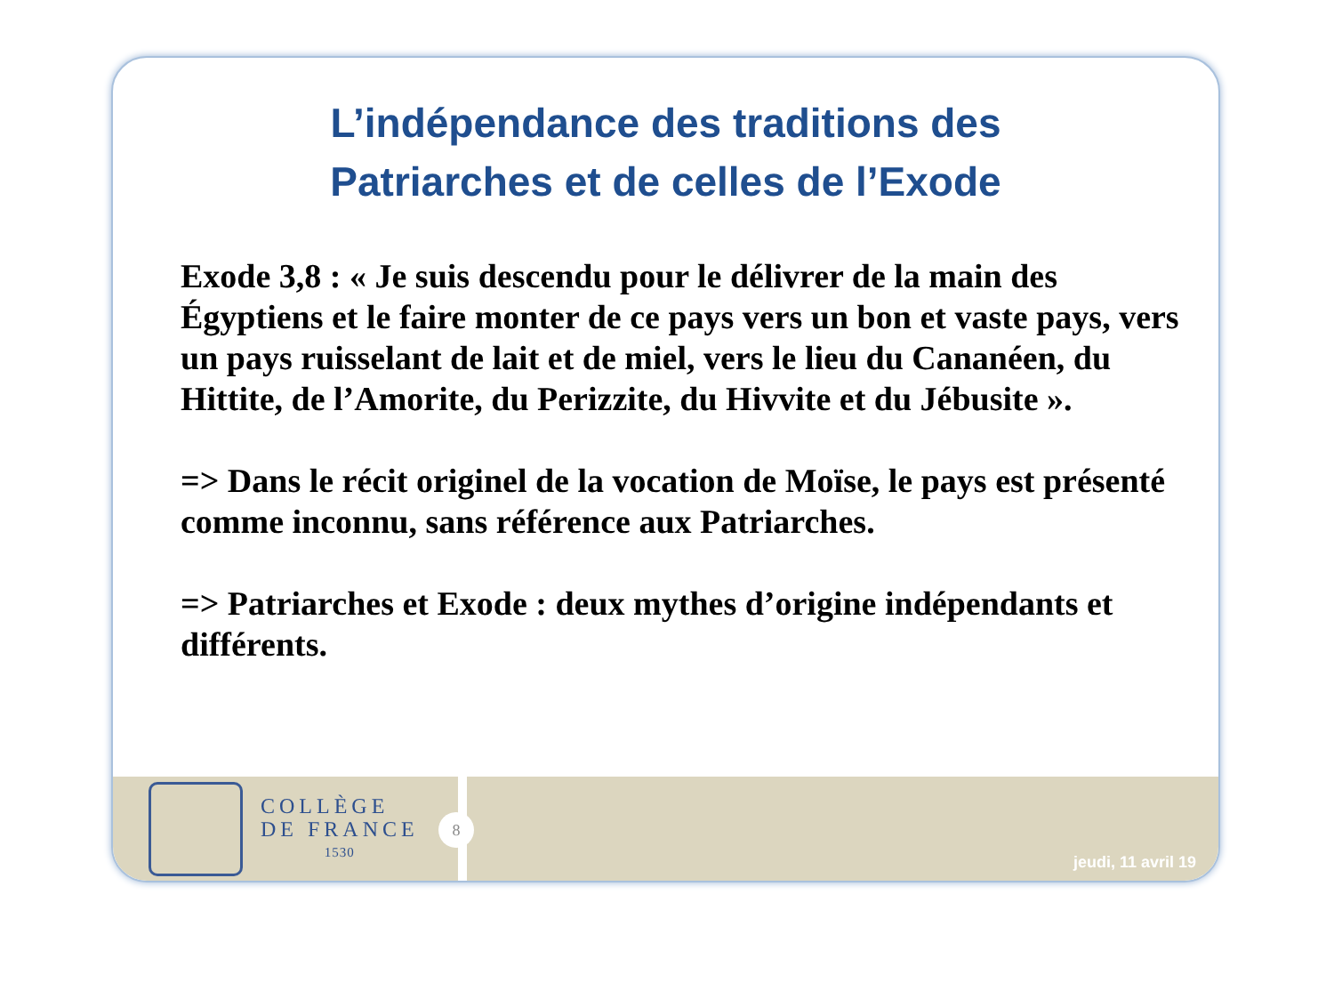L’indépendance des traditions des
Patriarches et de celles de l’Exode
Exode 3,8 : « Je suis descendu pour le délivrer de la main des Égyptiens et le faire monter de ce pays vers un bon et vaste pays, vers un pays ruisselant de lait et de miel, vers le lieu du Cananéen, du Hittite, de l’Amorite, du Perizzite, du Hivvite et du Jébusite ».
=> Dans le récit originel de la vocation de Moïse, le pays est présenté comme inconnu, sans référence aux Patriarches.
=> Patriarches et Exode : deux mythes d’origine indépendants et différents.
COLLÈGE
DE FRANCE
1530
8
jeudi, 11 avril 19